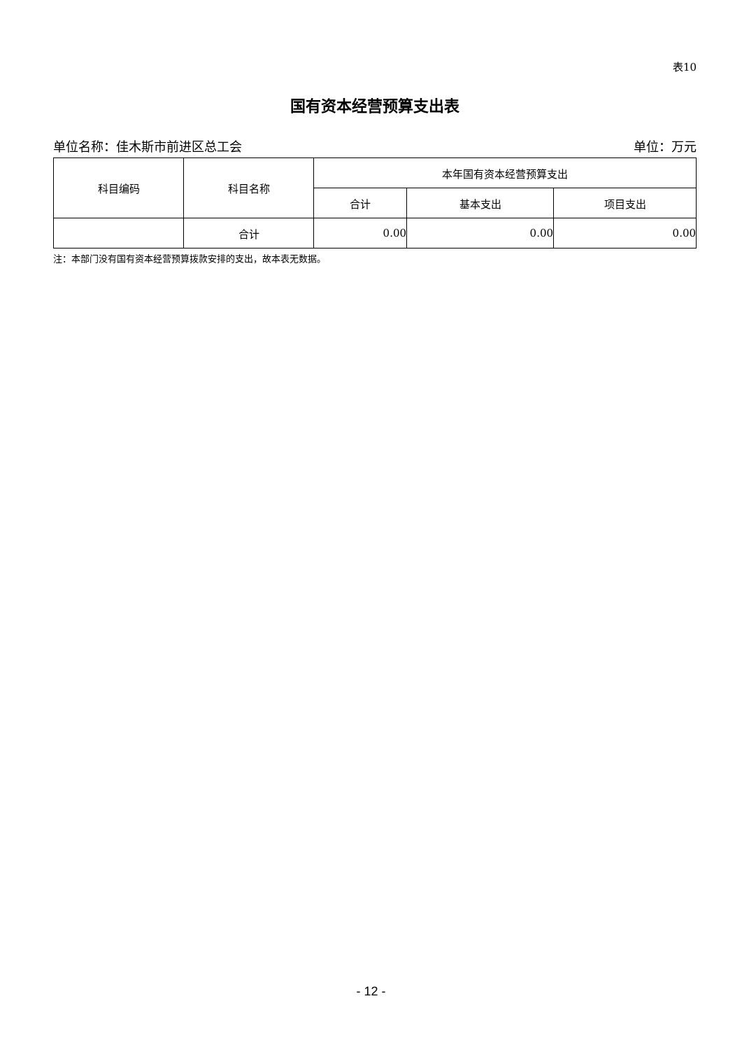表10
国有资本经营预算支出表
单位名称：佳木斯市前进区总工会 单位：万元
| 科目编码 | 科目名称 | 本年国有资本经营预算支出 | | |
| --- | --- | --- | --- | --- |
| | | 合计 | 基本支出 | 项目支出 |
| | 合计 | 0.00 | 0.00 | 0.00 |
注：本部门没有国有资本经营预算拨款安排的支出，故本表无数据。
- 12 -